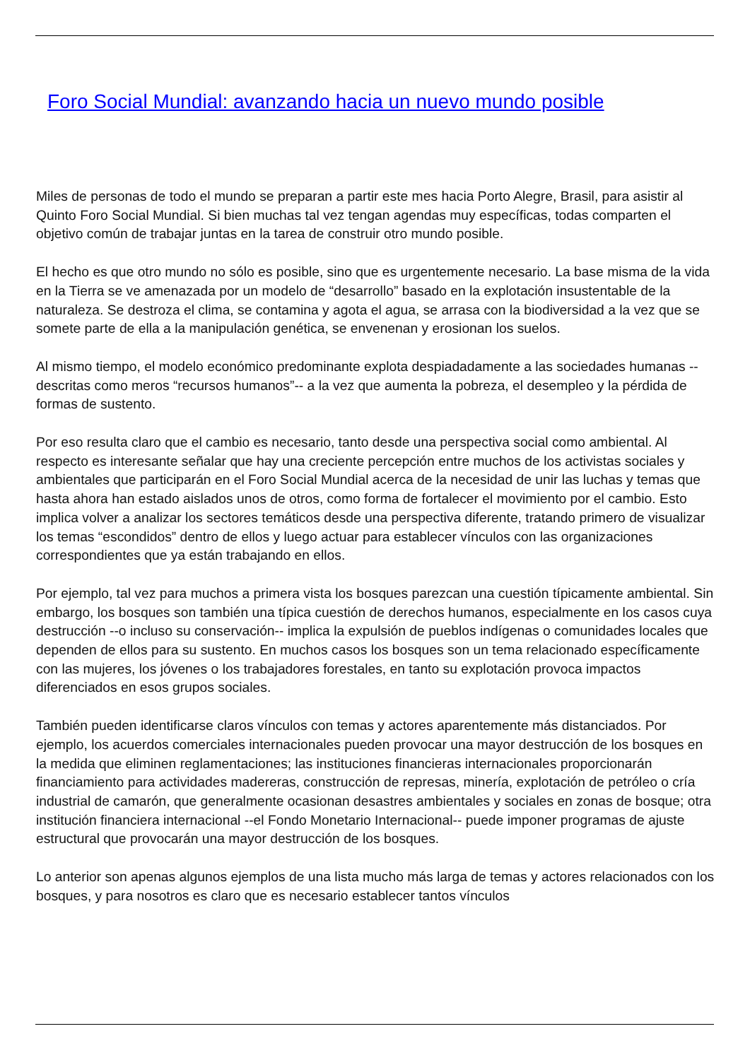Foro Social Mundial: avanzando hacia un nuevo mundo posible
Miles de personas de todo el mundo se preparan a partir este mes hacia Porto Alegre, Brasil, para asistir al Quinto Foro Social Mundial. Si bien muchas tal vez tengan agendas muy específicas, todas comparten el objetivo común de trabajar juntas en la tarea de construir otro mundo posible.
El hecho es que otro mundo no sólo es posible, sino que es urgentemente necesario. La base misma de la vida en la Tierra se ve amenazada por un modelo de “desarrollo” basado en la explotación insustentable de la naturaleza. Se destroza el clima, se contamina y agota el agua, se arrasa con la biodiversidad a la vez que se somete parte de ella a la manipulación genética, se envenenan y erosionan los suelos.
Al mismo tiempo, el modelo económico predominante explota despiadadamente a las sociedades humanas --descritas como meros “recursos humanos”-- a la vez que aumenta la pobreza, el desempleo y la pérdida de formas de sustento.
Por eso resulta claro que el cambio es necesario, tanto desde una perspectiva social como ambiental. Al respecto es interesante señalar que hay una creciente percepción entre muchos de los activistas sociales y ambientales que participarán en el Foro Social Mundial acerca de la necesidad de unir las luchas y temas que hasta ahora han estado aislados unos de otros, como forma de fortalecer el movimiento por el cambio. Esto implica volver a analizar los sectores temáticos desde una perspectiva diferente, tratando primero de visualizar los temas “escondidos” dentro de ellos y luego actuar para establecer vínculos con las organizaciones correspondientes que ya están trabajando en ellos.
Por ejemplo, tal vez para muchos a primera vista los bosques parezcan una cuestión típicamente ambiental. Sin embargo, los bosques son también una típica cuestión de derechos humanos, especialmente en los casos cuya destrucción --o incluso su conservación-- implica la expulsión de pueblos indígenas o comunidades locales que dependen de ellos para su sustento. En muchos casos los bosques son un tema relacionado específicamente con las mujeres, los jóvenes o los trabajadores forestales, en tanto su explotación provoca impactos diferenciados en esos grupos sociales.
También pueden identificarse claros vínculos con temas y actores aparentemente más distanciados. Por ejemplo, los acuerdos comerciales internacionales pueden provocar una mayor destrucción de los bosques en la medida que eliminen reglamentaciones; las instituciones financieras internacionales proporcionarán financiamiento para actividades madereras, construcción de represas, minería, explotación de petróleo o cría industrial de camarón, que generalmente ocasionan desastres ambientales y sociales en zonas de bosque; otra institución financiera internacional --el Fondo Monetario Internacional-- puede imponer programas de ajuste estructural que provocarán una mayor destrucción de los bosques.
Lo anterior son apenas algunos ejemplos de una lista mucho más larga de temas y actores relacionados con los bosques, y para nosotros es claro que es necesario establecer tantos vínculos